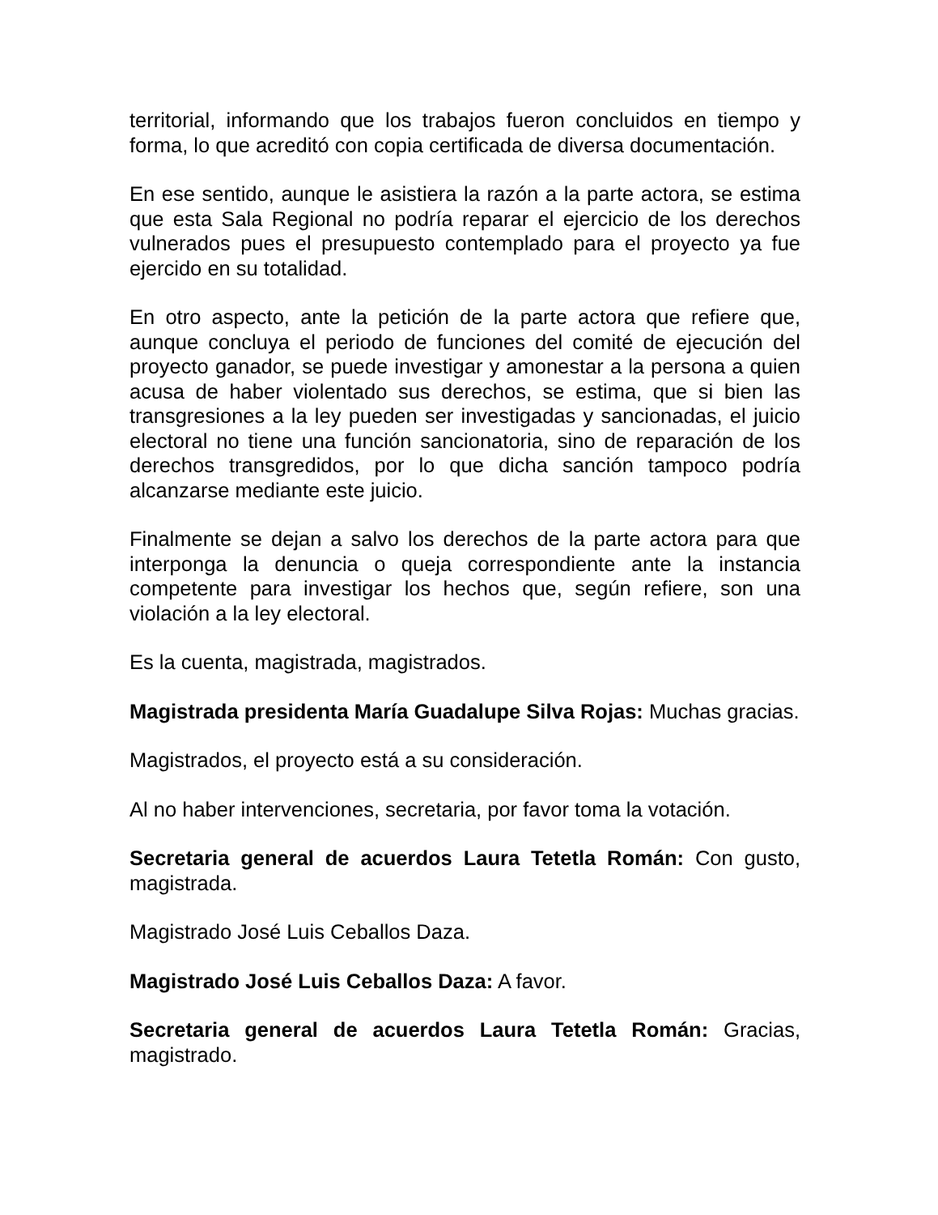territorial, informando que los trabajos fueron concluidos en tiempo y forma, lo que acreditó con copia certificada de diversa documentación.
En ese sentido, aunque le asistiera la razón a la parte actora, se estima que esta Sala Regional no podría reparar el ejercicio de los derechos vulnerados pues el presupuesto contemplado para el proyecto ya fue ejercido en su totalidad.
En otro aspecto, ante la petición de la parte actora que refiere que, aunque concluya el periodo de funciones del comité de ejecución del proyecto ganador, se puede investigar y amonestar a la persona a quien acusa de haber violentado sus derechos, se estima, que si bien las transgresiones a la ley pueden ser investigadas y sancionadas, el juicio electoral no tiene una función sancionatoria, sino de reparación de los derechos transgredidos, por lo que dicha sanción tampoco podría alcanzarse mediante este juicio.
Finalmente se dejan a salvo los derechos de la parte actora para que interponga la denuncia o queja correspondiente ante la instancia competente para investigar los hechos que, según refiere, son una violación a la ley electoral.
Es la cuenta, magistrada, magistrados.
Magistrada presidenta María Guadalupe Silva Rojas: Muchas gracias.
Magistrados, el proyecto está a su consideración.
Al no haber intervenciones, secretaria, por favor toma la votación.
Secretaria general de acuerdos Laura Tetetla Román: Con gusto, magistrada.
Magistrado José Luis Ceballos Daza.
Magistrado José Luis Ceballos Daza: A favor.
Secretaria general de acuerdos Laura Tetetla Román: Gracias, magistrado.